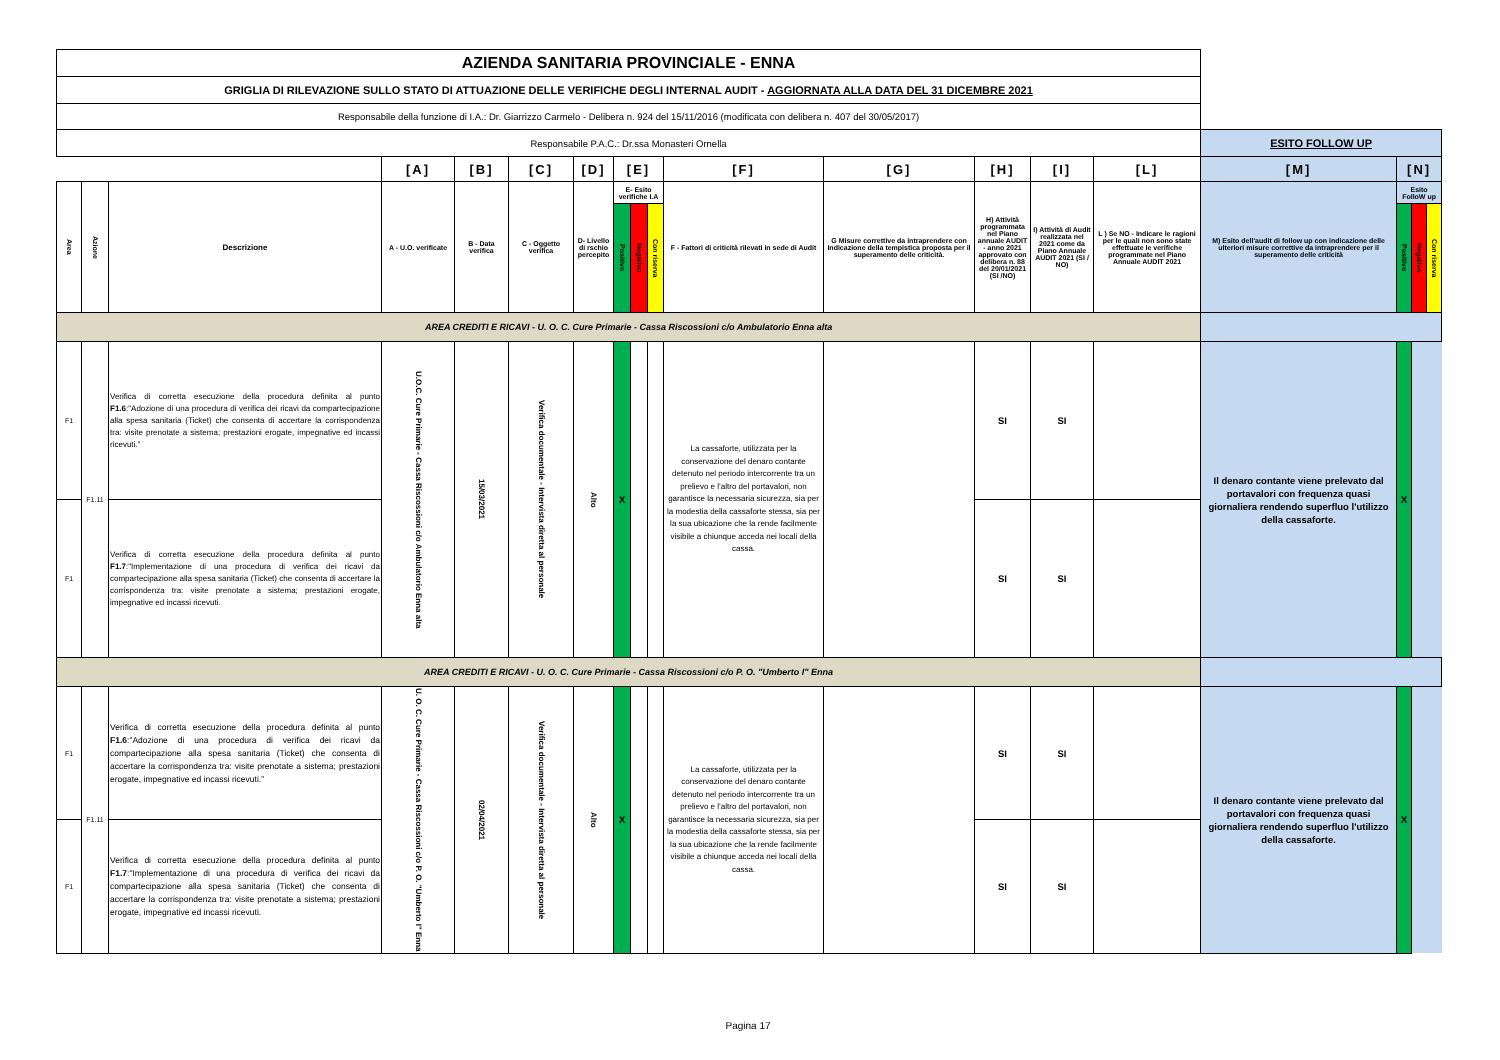| AZIENDA SANITARIA PROVINCIALE - ENNA | | | | | | | | | | | | | | | | | | |
| GRIGLIA DI RILEVAZIONE SULLO STATO DI ATTUAZIONE DELLE VERIFICHE DEGLI INTERNAL AUDIT - AGGIORNATA ALLA DATA DEL 31 DICEMBRE 2021 | | | | | | | | | | | | | | | | | | |
| Responsabile della funzione di I.A.: Dr. Giarrizzo Carmelo - Delibera n. 924 del 15/11/2016 (modificata con delibera n. 407 del 30/05/2017) | | | | | | | | | | | | | | | | | | |
| Responsabile P.A.C.: Dr.ssa Monasteri Ornella | | | | | | | | | | | | | | | ESITO FOLLOW UP | | | |
| | | | [A] | [B] | [C] | [D] | [E] | | | [F] | [G] | [H] | [I] | [L] | [M] | [N] | | |
| Area | Azione | Descrizione | A - U.O. verificate | B - Data verifica | C - Oggetto verifica | D- Livello di rschio percepito | E- Esito verifiche I.A | | | F - Fattori di criticità rilevati in sede di Audit | G Misure correttive da intraprendere con Indicazione della tempistica proposta per il superamento delle criticità. | H) Attività programmata nel Piano annuale AUDIT - anno 2021 approvato con delibera n. 88 del 20/01/2021 (SI /NO) | I) Attività di Audit realizzata nel 2021 come da Piano Annuale AUDIT 2021 (SI / NO) | L ) Se NO - Indicare le ragioni per le quali non sono state effettuate le verifiche programmate nel Piano Annuale AUDIT 2021 | M) Esito dell'audit di follow up con indicazione delle ulteriori misure correttive da intraprendere per il superamento delle criticità | Esito FolloW up | | |
| | | | | | | | Positivo | Negativo | Con riserva | | | | | | | Positivo | Negativo | Con riserva |
| AREA CREDITI E RICAVI - U. O. C. Cure Primarie - Cassa Riscossioni c/o Ambulatorio Enna alta | | | | | | | | | | | | | | | | | | |
| F1 | F1.11 | Verifica di corretta esecuzione della procedura definita al punto F1.6 :"Adozione di una procedura di verifica dei ricavi da compartecipazione alla spesa sanitaria (Ticket) che consenta di accertare la corrispondenza tra: visite prenotate a sistema; prestazioni erogate, impegnative ed incassi ricevuti.” | U.O.C. Cure Primarie - Cassa Riscossioni c/o Ambulatorio Enna alta | 15/03/2021 | Verifica documentale - Intervista diretta al personale | Alto | X | | | La cassaforte, utilizzata per la conservazione del denaro contante detenuto nel periodo intercorrente tra un prelievo e l’altro del portavalori, non garantisce la necessaria sicurezza, sia per la modestia della cassaforte stessa, sia per la sua ubicazione che la rende facilmente visibile a chiunque acceda nei locali della cassa. | | SI | SI | | Il denaro contante viene prelevato dal portavalori con frequenza quasi giornaliera rendendo superfluo l'utilizzo della cassaforte. | X | | |
| F1 | | Verifica di corretta esecuzione della procedura definita al punto F1.7 :"Implementazione di una procedura di verifica dei ricavi da compartecipazione alla spesa sanitaria (Ticket) che consenta di accertare la corrispondenza tra: visite prenotate a sistema; prestazioni erogate, impegnative ed incassi ricevuti. | | | | | | | | | | SI | SI | | | | | |
| AREA CREDITI E RICAVI - U. O. C. Cure Primarie - Cassa Riscossioni c/o P. O. "Umberto I" Enna | | | | | | | | | | | | | | | | | | |
| F1 | F1.11 | Verifica di corretta esecuzione della procedura definita al punto F1.6 :"Adozione di una procedura di verifica dei ricavi da compartecipazione alla spesa sanitaria (Ticket) che consenta di accertare la corrispondenza tra: visite prenotate a sistema; prestazioni erogate, impegnative ed incassi ricevuti.” | U. O. C. Cure Primarie - Cassa Riscossioni c/o P. O. "Umberto I" Enna | 02/04/2021 | Verifica documentale - Intervista diretta al personale | Alto | X | | | La cassaforte, utilizzata per la conservazione del denaro contante detenuto nel periodo intercorrente tra un prelievo e l’altro del portavalori, non garantisce la necessaria sicurezza, sia per la modestia della cassaforte stessa, sia per la sua ubicazione che la rende facilmente visibile a chiunque acceda nei locali della cassa. | | SI | SI | | Il denaro contante viene prelevato dal portavalori con frequenza quasi giornaliera rendendo superfluo l'utilizzo della cassaforte. | X | | |
| F1 | | Verifica di corretta esecuzione della procedura definita al punto F1.7 :"Implementazione di una procedura di verifica dei ricavi da compartecipazione alla spesa sanitaria (Ticket) che consenta di accertare la corrispondenza tra: visite prenotate a sistema; prestazioni erogate, impegnative ed incassi ricevuti. | | | | | | | | | | SI | SI | | | | | |
Pagina 17